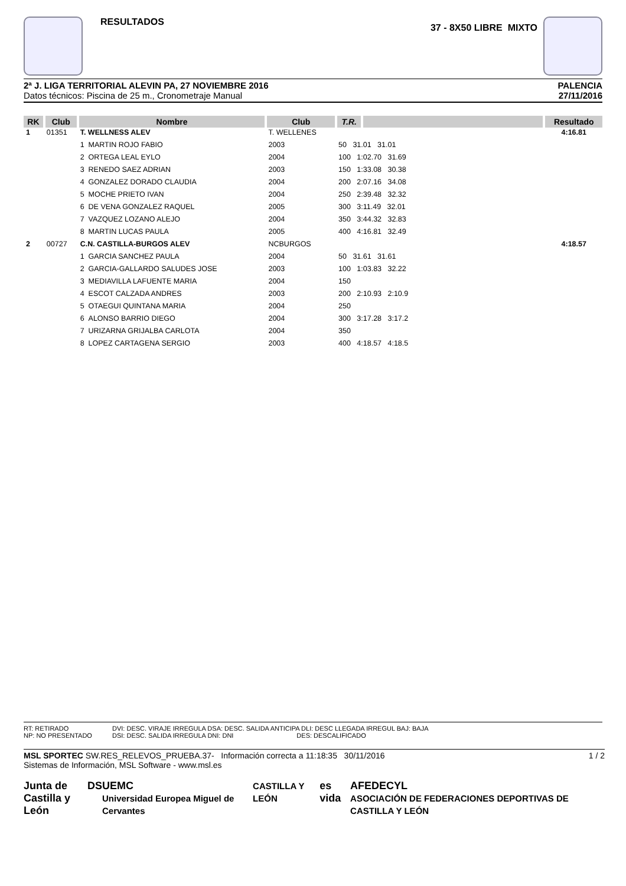RESULTADOS
37 - 8X50 LIBRE MIXTO
2ª J. LIGA TERRITORIAL ALEVIN PA, 27 NOVIEMBRE 2016
Datos técnicos: Piscina de 25 m., Cronometraje Manual
PALENCIA
27/11/2016
| RK | Club | Nombre | Club | T.R. | | Resultado |
| --- | --- | --- | --- | --- | --- | --- |
| 1 | 01351 | T. WELLNESS ALEV | T. WELLENES | | | 4:16.81 |
| | | 1 MARTIN ROJO FABIO | 2003 | 50 31.01 31.01 | | |
| | | 2 ORTEGA LEAL EYLO | 2004 | 100 1:02.70 31.69 | | |
| | | 3 RENEDO SAEZ ADRIAN | 2003 | 150 1:33.08 30.38 | | |
| | | 4 GONZALEZ DORADO CLAUDIA | 2004 | 200 2:07.16 34.08 | | |
| | | 5 MOCHE PRIETO IVAN | 2004 | 250 2:39.48 32.32 | | |
| | | 6 DE VENA GONZALEZ RAQUEL | 2005 | 300 3:11.49 32.01 | | |
| | | 7 VAZQUEZ LOZANO ALEJO | 2004 | 350 3:44.32 32.83 | | |
| | | 8 MARTIN LUCAS PAULA | 2005 | 400 4:16.81 32.49 | | |
| 2 | 00727 | C.N. CASTILLA-BURGOS ALEV | NCBURGOS | | | 4:18.57 |
| | | 1 GARCIA SANCHEZ PAULA | 2004 | 50 31.61 31.61 | | |
| | | 2 GARCIA-GALLARDO SALUDES JOSE | 2003 | 100 1:03.83 32.22 | | |
| | | 3 MEDIAVILLA LAFUENTE MARIA | 2004 | 150 | | |
| | | 4 ESCOT CALZADA ANDRES | 2003 | 200 2:10.93 2:10.9 | | |
| | | 5 OTAEGUI QUINTANA MARIA | 2004 | 250 | | |
| | | 6 ALONSO BARRIO DIEGO | 2004 | 300 3:17.28 3:17.2 | | |
| | | 7 URIZARNA GRIJALBA CARLOTA | 2004 | 350 | | |
| | | 8 LOPEZ CARTAGENA SERGIO | 2003 | 400 4:18.57 4:18.5 | | |
RT: RETIRADO
NP: NO PRESENTADO
DVI: DESC. VIRAJE IRREGULA DSA: DESC. SALIDA ANTICIPA DLI: DESC LLEGADA IRREGUL BAJ: BAJA
DSI: DESC. SALIDA IRREGULA DNI: DNI DES: DESCALIFICADO
MSL SPORTEC SW.RES_RELEVOS_PRUEBA.37- Información correcta a 11:18:35 30/11/2016 1 / 2
Sistemas de Información, MSL Software - www.msl.es
Junta de
Castilla y León DS UEMC
Universidad Europea Miguel de Cervantes CASTILLA Y LEÓN es vida AFEDECYL
ASOCIACIÓN DE FEDERACIONES DEPORTIVAS DE CASTILLA Y LEÓN